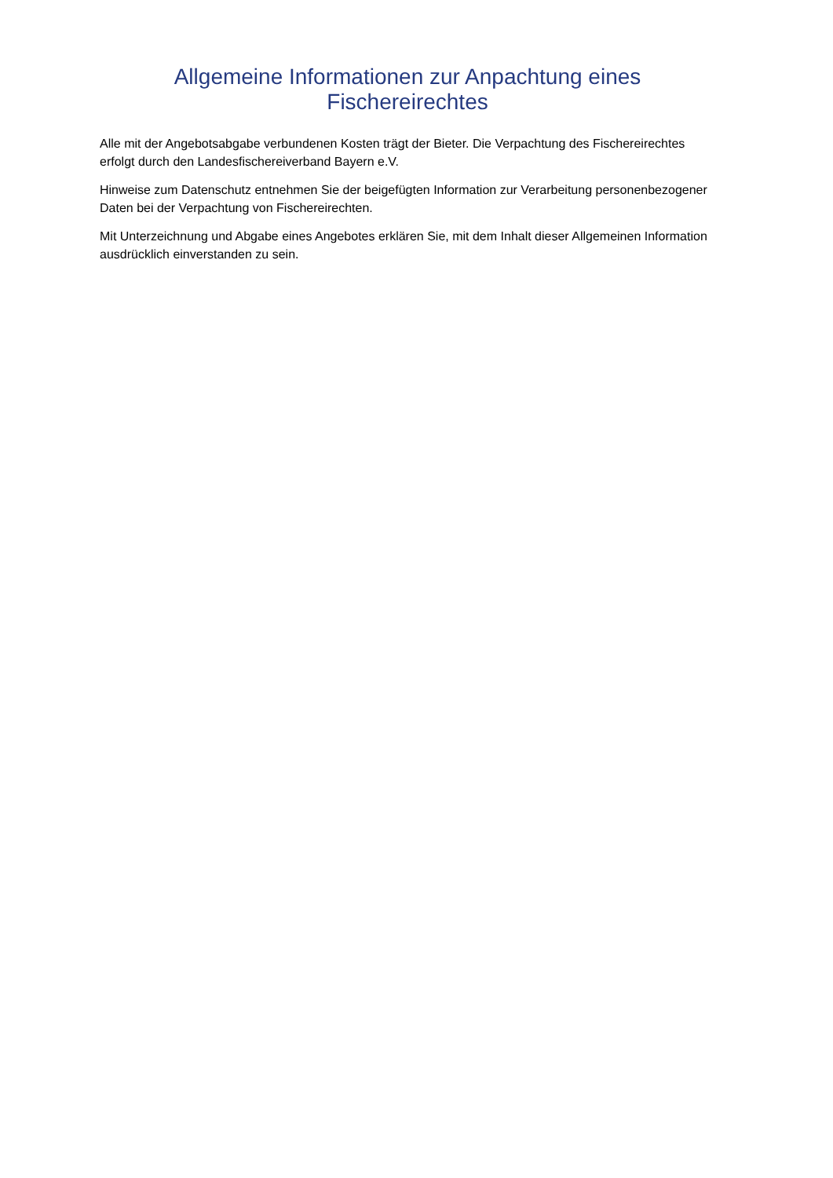Allgemeine Informationen zur Anpachtung eines
Fischereirechtes
Alle mit der Angebotsabgabe verbundenen Kosten trägt der Bieter. Die Verpachtung des Fischereirechtes erfolgt durch den Landesfischereiverband Bayern e.V.
Hinweise zum Datenschutz entnehmen Sie der beigefügten Information zur Verarbeitung personenbezogener Daten bei der Verpachtung von Fischereirechten.
Mit Unterzeichnung und Abgabe eines Angebotes erklären Sie, mit dem Inhalt dieser Allgemeinen Information ausdrücklich einverstanden zu sein.